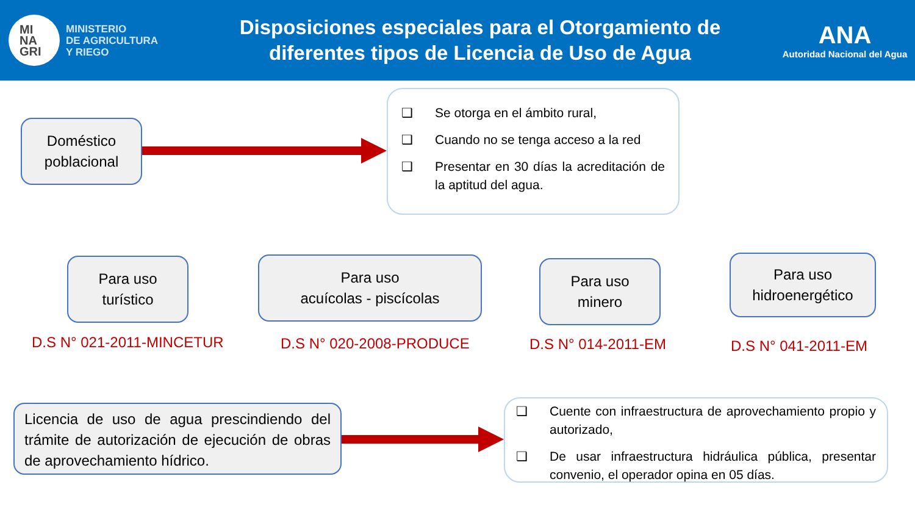MI
NA
GRI
MINISTERIO
DE AGRICULTURA
Y RIEGO
Disposiciones especiales para el Otorgamiento de
diferentes tipos de Licencia de Uso de Agua
ANA
Autoridad Nacional del Agua
Doméstico
poblacional
❑ Se otorga en el ámbito rural,
❑ Cuando no se tenga acceso a la red
❑ Presentar en 30 días la acreditación de la aptitud del agua.
Para uso
turístico
Para uso
acuícolas - piscícolas
Para uso
minero
Para uso
hidroenergético
D.S N° 021-2011-MINCETUR D.S N° 020-2008-PRODUCE D.S N° 014-2011-EM D.S N° 041-2011-EM
Licencia de uso de agua prescindiendo del trámite de autorización de ejecución de obras de aprovechamiento hídrico.
❑ Cuente con infraestructura de aprovechamiento propio y autorizado,
❑ De usar infraestructura hidráulica pública, presentar convenio, el operador opina en 05 días.